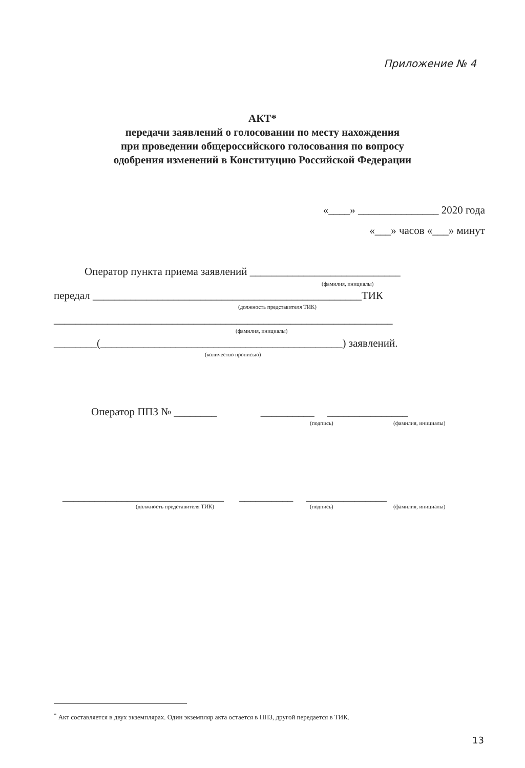Приложение № 4
АКТ*
передачи заявлений о голосовании по месту нахождения
при проведении общероссийского голосования по вопросу
одобрения изменений в Конституцию Российской Федерации
«____» _______________ 2020 года
«___» часов «___» минут
Оператор пункта приема заявлений ____________________________
(фамилия, инициалы)
передал __________________________________________________ТИК
(должность представителя ТИК)
_______________________________________________________________
(фамилия, инициалы)
________(_____________________________________________) заявлений.
(количество прописью)
Оператор ППЗ № ________ __________ _______________
(подпись) (фамилия, инициалы)
______________________________ __________ _______________
(должность представителя ТИК) (подпись) (фамилия, инициалы)
<sup>*</sup> Акт составляется в двух экземплярах. Один экземпляр акта остается в ППЗ, другой передается в ТИК.
13